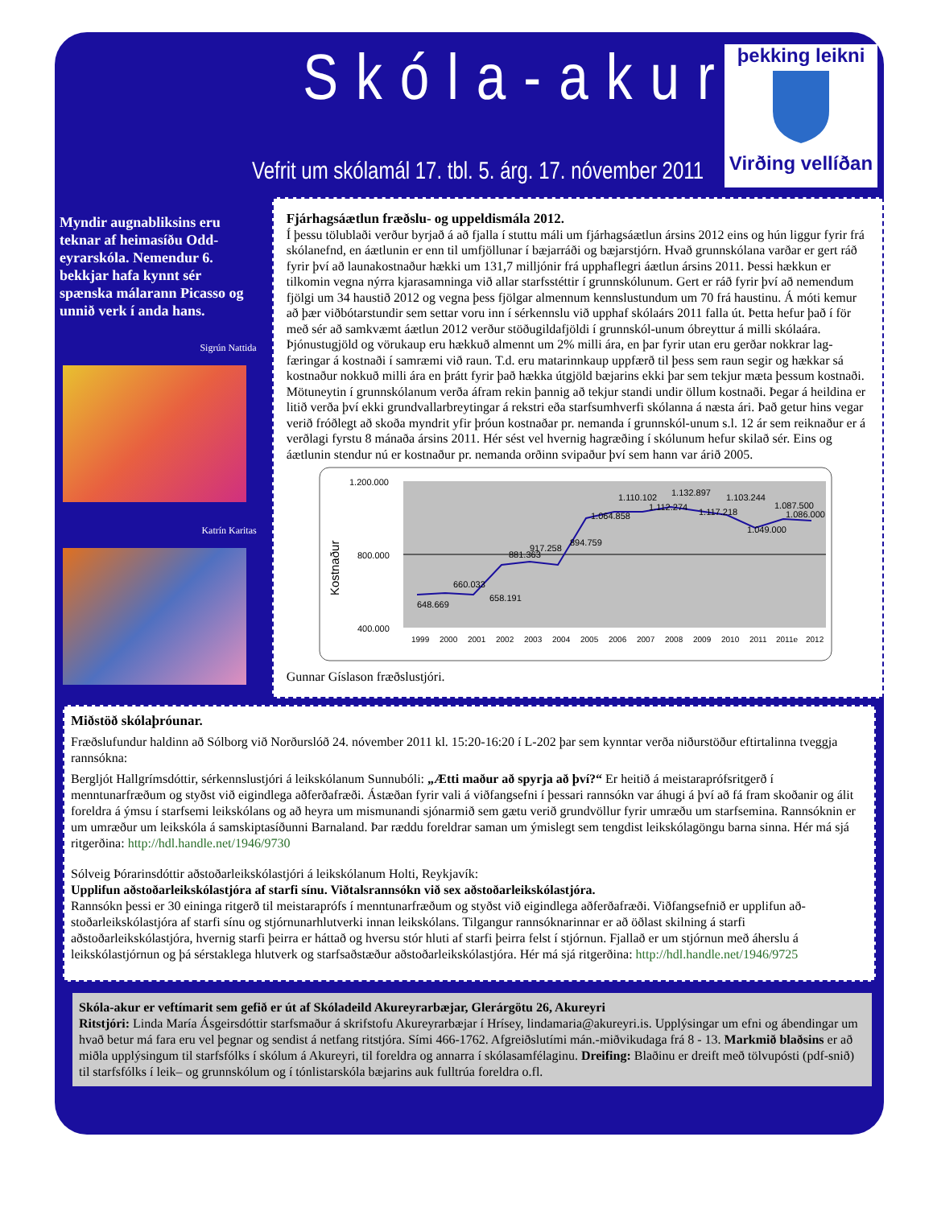Skóla-akur
Vefrit um skólamál 17. tbl. 5. árg. 17. nóvember 2011
þekking leikni
Virðing vellíðan
Myndir augnabliksins eru teknar af heimasíðu Odd-eyrarskóla. Nemendur 6. bekkjar hafa kynnt sér spænska málarann Picasso og unnið verk í anda hans.
Sigrún Nattida
Katrín Karitas
Fjárhagsáætlun fræðslu- og uppeldismála 2012.
Í þessu tölublaði verður byrjað á að fjalla í stuttu máli um fjárhagsáætlun ársins 2012 eins og hún liggur fyrir frá skólanefnd, en áætlunin er enn til umfjöllunar í bæjarráði og bæjarstjórn. Hvað grunnskólana varðar er gert ráð fyrir því að launakostnaður hækki um 131,7 milljónir frá upphaflegri áætlun ársins 2011. Þessi hækkun er tilkomin vegna nýrra kjarasamninga við allar starfsstéttir í grunnskólunum. Gert er ráð fyrir því að nemendum fjölgi um 34 haustið 2012 og vegna þess fjölgar almennum kennslustundum um 70 frá haustinu. Á móti kemur að þær viðbótarstundir sem settar voru inn í sérkennslu við upphaf skólaárs 2011 falla út. Þetta hefur það í för með sér að samkvæmt áætlun 2012 verður stöðugildafjöldi í grunnskól-unum óbreyttur á milli skólaára.
Þjónustugjöld og vörukaup eru hækkuð almennt um 2% milli ára, en þar fyrir utan eru gerðar nokkrar lag-færingar á kostnaði í samræmi við raun. T.d. eru matarinnkaup uppfærð til þess sem raun segir og hækkar sá kostnaður nokkuð milli ára en þrátt fyrir það hækka útgjöld bæjarins ekki þar sem tekjur mæta þessum kostnaði. Mötuneytin í grunnskólanum verða áfram rekin þannig að tekjur standi undir öllum kostnaði. Þegar á heildina er litið verða því ekki grundvallarbreytingar á rekstri eða starfsumhverfi skólanna á næsta ári. Það getur hins vegar verið fróðlegt að skoða myndrit yfir þróun kostnaðar pr. nemanda í grunnskól-unum s.l. 12 ár sem reiknaður er á verðlagi fyrstu 8 mánaða ársins 2011. Hér sést vel hvernig hagræðing í skólunum hefur skilað sér. Eins og áætlunin stendur nú er kostnaður pr. nemanda orðinn svipaður því sem hann var árið 2005.
1.200.000
800.000
400.000
Kostnaður
1999
2000
2001
2002
2003
2004
2005
2006
2007
2008
2009
2010
2011
2011e
2012
648.669
660.033
658.191
881.363
917.258
894.759
1.064.858
1.110.102
1.112.274
1.132.897
1.117.218
1.103.244
1.049.000
1.087.500
1.086.000
Gunnar Gíslason fræðslustjóri.
Miðstöð skólaþróunar.
Fræðslufundur haldinn að Sólborg við Norðurslóð 24. nóvember 2011 kl. 15:20-16:20 í L-202 þar sem kynntar verða niðurstöður eftirtalinna tveggja rannsókna:
Bergljót Hallgrímsdóttir, sérkennslustjóri á leikskólanum Sunnubóli: „Ætti maður að spyrja að því?“ Er heitið á meistaraprófsritgerð í menntunarfræðum og styðst við eigindlega aðferðafræði. Ástæðan fyrir vali á viðfangsefni í þessari rannsókn var áhugi á því að fá fram skoðanir og álit foreldra á ýmsu í starfsemi leikskólans og að heyra um mismunandi sjónarmið sem gætu verið grundvöllur fyrir umræðu um starfsemina. Rannsóknin er um umræður um leikskóla á samskiptasíðunni Barnaland. Þar ræddu foreldrar saman um ýmislegt sem tengdist leikskólagöngu barna sinna. Hér má sjá ritgerðina: http://hdl.handle.net/1946/9730
Sólveig Þórarinsdóttir aðstoðarleikskólastjóri á leikskólanum Holti, Reykjavík:
Upplifun aðstoðarleikskólastjóra af starfi sínu. Viðtalsrannsókn við sex aðstoðarleikskólastjóra.
Rannsókn þessi er 30 eininga ritgerð til meistaraprófs í menntunarfræðum og styðst við eigindlega aðferðafræði. Viðfangsefnið er upplifun að-stoðarleikskólastjóra af starfi sínu og stjórnunarhlutverki innan leikskólans. Tilgangur rannsóknarinnar er að öðlast skilning á starfi aðstoðarleikskólastjóra, hvernig starfi þeirra er háttað og hversu stór hluti af starfi þeirra felst í stjórnun. Fjallað er um stjórnun með áherslu á leikskólastjórnun og þá sérstaklega hlutverk og starfsaðstæður aðstoðarleikskólastjóra. Hér má sjá ritgerðina: http://hdl.handle.net/1946/9725
Skóla-akur er veftímarit sem gefið er út af Skóladeild Akureyrarbæjar, Glerárgötu 26, Akureyri
Ritstjóri: Linda María Ásgeirsdóttir starfsmaður á skrifstofu Akureyrarbæjar í Hrísey, lindamaria@akureyri.is. Upplýsingar um efni og ábendingar um hvað betur má fara eru vel þegnar og sendist á netfang ritstjóra. Sími 466-1762. Afgreiðslutími mán.-miðvikudaga frá 8 - 13. Markmið blaðsins er að miðla upplýsingum til starfsfólks í skólum á Akureyri, til foreldra og annarra í skólasamfélaginu. Dreifing: Blaðinu er dreift með tölvupósti (pdf-snið) til starfsfólks í leik– og grunnskólum og í tónlistarskóla bæjarins auk fulltrúa foreldra o.fl.